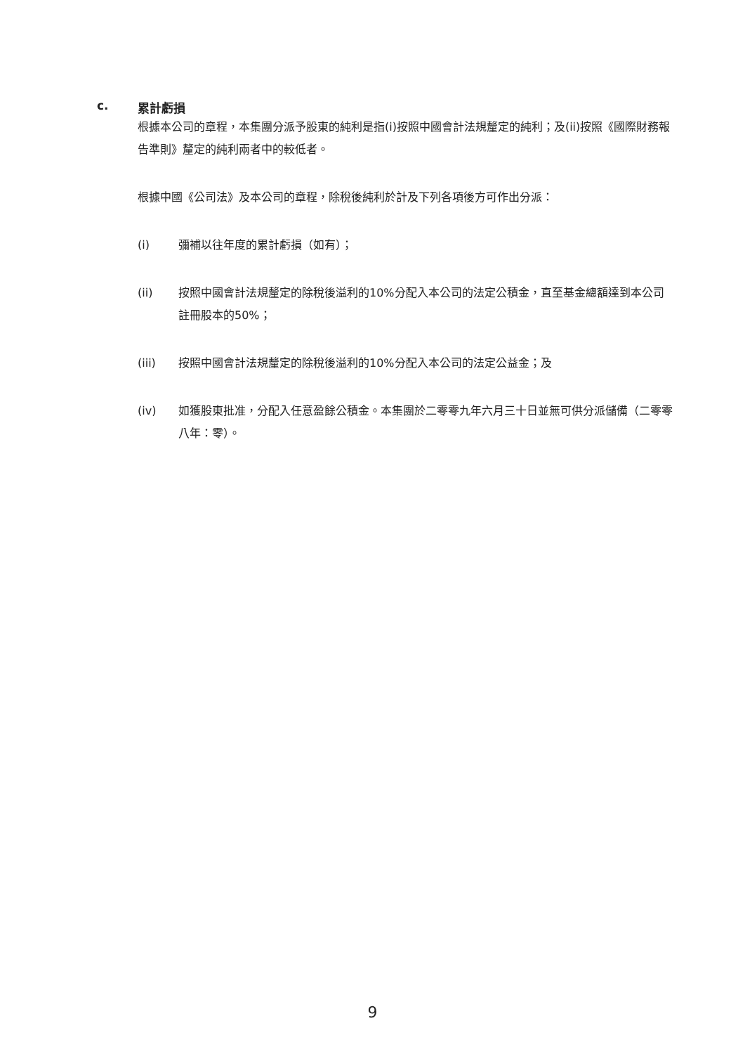c. 累計虧損
根據本公司的章程，本集團分派予股東的純利是指(i)按照中國會計法規釐定的純利；及(ii)按照《國際財務報告準則》釐定的純利兩者中的較低者。
根據中國《公司法》及本公司的章程，除稅後純利於計及下列各項後方可作出分派：
(i) 彌補以往年度的累計虧損（如有）；
(ii) 按照中國會計法規釐定的除稅後溢利的10%分配入本公司的法定公積金，直至基金總額達到本公司註冊股本的50%；
(iii) 按照中國會計法規釐定的除稅後溢利的10%分配入本公司的法定公益金；及
(iv) 如獲股東批准，分配入任意盈餘公積金。本集團於二零零九年六月三十日並無可供分派儲備（二零零八年：零）。
9